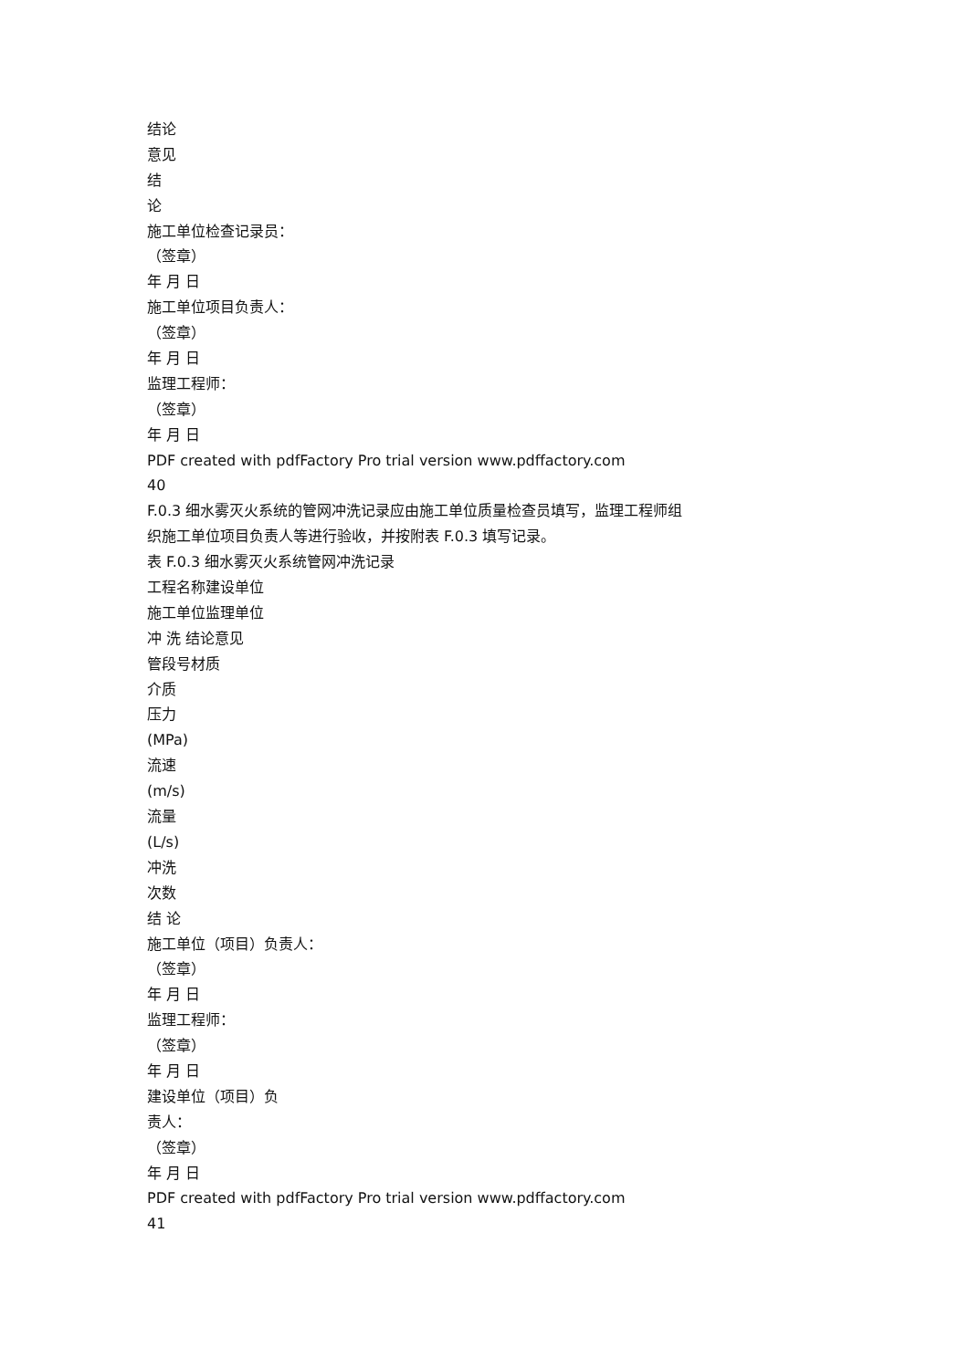结论
意见
结
论
施工单位检查记录员：
（签章）
年 月 日
施工单位项目负责人：
（签章）
年 月 日
监理工程师：
（签章）
年 月 日
PDF created with pdfFactory Pro trial version www.pdffactory.com
40
F.0.3 细水雾灭火系统的管网冲洗记录应由施工单位质量检查员填写，监理工程师组
织施工单位项目负责人等进行验收，并按附表 F.0.3 填写记录。
表 F.0.3 细水雾灭火系统管网冲洗记录
工程名称建设单位
施工单位监理单位
冲 洗 结论意见
管段号材质
介质
压力
(MPa)
流速
(m/s)
流量
(L/s)
冲洗
次数
结 论
施工单位（项目）负责人：
（签章）
年 月 日
监理工程师：
（签章）
年 月 日
建设单位（项目）负
责人：
（签章）
年 月 日
PDF created with pdfFactory Pro trial version www.pdffactory.com
41